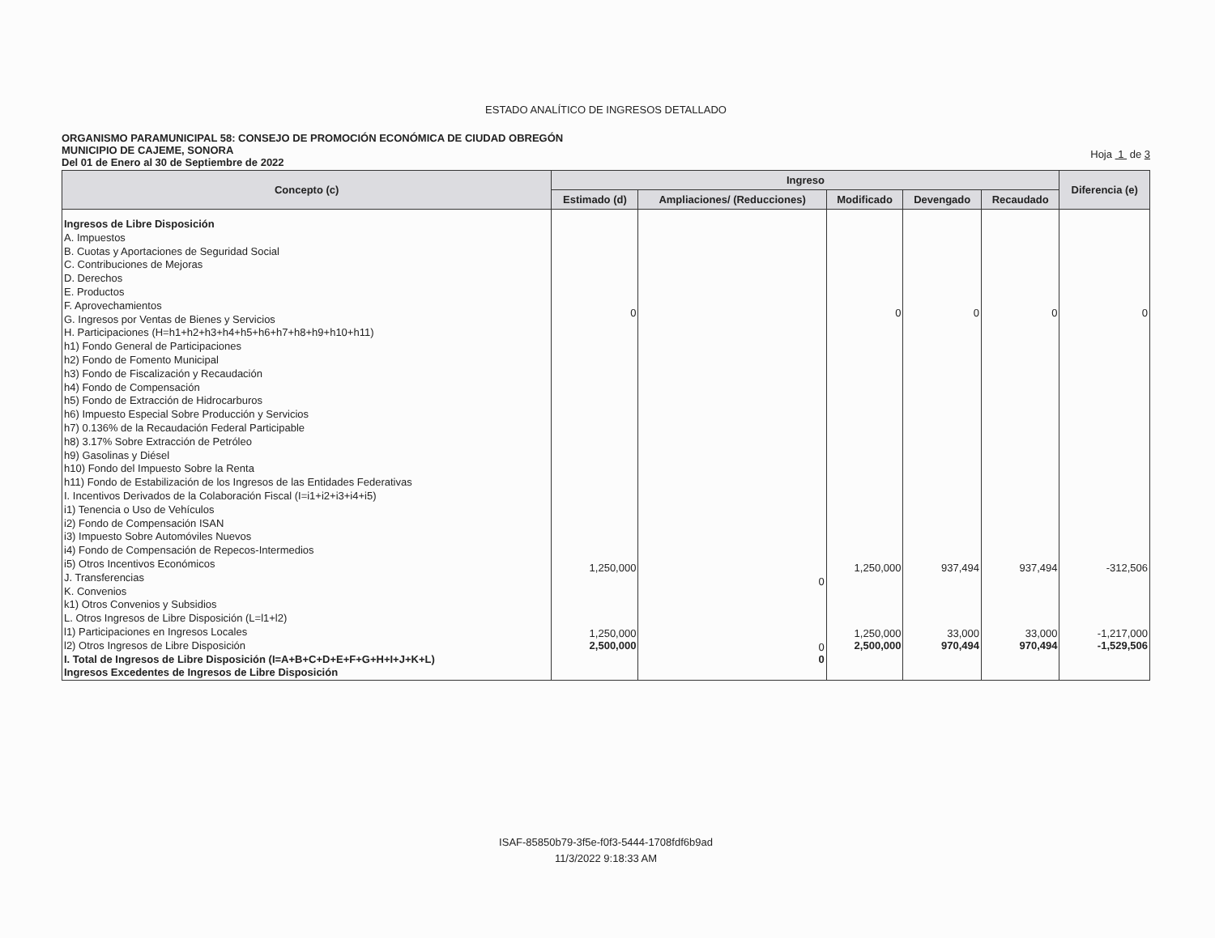ESTADO ANALÍTICO DE INGRESOS DETALLADO
ORGANISMO PARAMUNICIPAL 58: CONSEJO DE PROMOCIÓN ECONÓMICA DE CIUDAD OBREGÓN
MUNICIPIO DE CAJEME, SONORA
Del 01 de Enero al 30 de Septiembre de 2022
Hoja 1 de 3
| Concepto (c) | Ingreso | | | | | Diferencia (e) |
| --- | --- | --- | --- | --- | --- | --- |
| | Estimado (d) | Ampliaciones/ (Reducciones) | Modificado | Devengado | Recaudado | |
| Ingresos de Libre Disposición A. Impuestos B. Cuotas y Aportaciones de Seguridad Social C. Contribuciones de Mejoras D. Derechos E. Productos F. Aprovechamientos G. Ingresos por Ventas de Bienes y Servicios H. Participaciones (H=h1+h2+h3+h4+h5+h6+h7+h8+h9+h10+h11) h1) Fondo General de Participaciones h2) Fondo de Fomento Municipal h3) Fondo de Fiscalización y Recaudación h4) Fondo de Compensación h5) Fondo de Extracción de Hidrocarburos h6) Impuesto Especial Sobre Producción y Servicios h7) 0.136% de la Recaudación Federal Participable h8) 3.17% Sobre Extracción de Petróleo h9) Gasolinas y Diésel h10) Fondo del Impuesto Sobre la Renta h11) Fondo de Estabilización de los Ingresos de las Entidades Federativas I. Incentivos Derivados de la Colaboración Fiscal (I=i1+i2+i3+i4+i5) i1) Tenencia o Uso de Vehículos i2) Fondo de Compensación ISAN i3) Impuesto Sobre Automóviles Nuevos i4) Fondo de Compensación de Repecos-Intermedios i5) Otros Incentivos Económicos J. Transferencias K. Convenios k1) Otros Convenios y Subsidios L. Otros Ingresos de Libre Disposición (L=l1+l2) l1) Participaciones en Ingresos Locales l2) Otros Ingresos de Libre Disposición I. Total de Ingresos de Libre Disposición (I=A+B+C+D+E+F+G+H+I+J+K+L) Ingresos Excedentes de Ingresos de Libre Disposición | 0 1,250,000 1,250,000 2,500,000 | 0 0 0 | 0 1,250,000 1,250,000 2,500,000 | 0 937,494 33,000 970,494 | 0 937,494 33,000 970,494 | 0 -312,506 -1,217,000 -1,529,506 |
ISAF-85850b79-3f5e-f0f3-5444-1708fdf6b9ad
11/3/2022 9:18:33 AM